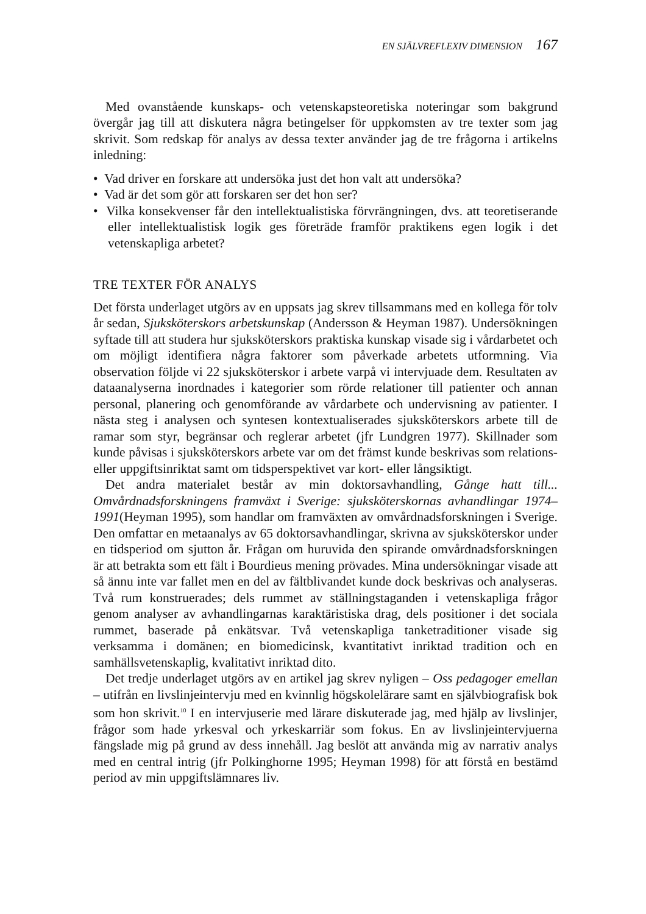EN SJÄLVREFLEXIV DIMENSION 167
Med ovanstående kunskaps- och vetenskapsteoretiska noteringar som bakgrund övergår jag till att diskutera några betingelser för uppkomsten av tre texter som jag skrivit. Som redskap för analys av dessa texter använder jag de tre frågorna i artikelns inledning:
• Vad driver en forskare att undersöka just det hon valt att undersöka?
• Vad är det som gör att forskaren ser det hon ser?
• Vilka konsekvenser får den intellektualistiska förvrängningen, dvs. att teoretiserande eller intellektualistisk logik ges företräde framför praktikens egen logik i det vetenskapliga arbetet?
TRE TEXTER FÖR ANALYS
Det första underlaget utgörs av en uppsats jag skrev tillsammans med en kollega för tolv år sedan, Sjuksköterskors arbetskunskap (Andersson & Heyman 1987). Undersökningen syftade till att studera hur sjuksköterskors praktiska kunskap visade sig i vårdarbetet och om möjligt identifiera några faktorer som påverkade arbetets utformning. Via observation följde vi 22 sjuksköterskor i arbete varpå vi intervjuade dem. Resultaten av dataanalyserna inordnades i kategorier som rörde relationer till patienter och annan personal, planering och genomförande av vårdarbete och undervisning av patienter. I nästa steg i analysen och syntesen kontextualiserades sjuksköterskors arbete till de ramar som styr, begränsar och reglerar arbetet (jfr Lundgren 1977). Skillnader som kunde påvisas i sjuksköterskors arbete var om det främst kunde beskrivas som relations- eller uppgiftsinriktat samt om tidsperspektivet var kort- eller långsiktigt.
Det andra materialet består av min doktorsavhandling, Gånge hatt till... Omvårdnadsforskningens framväxt i Sverige: sjuksköterskornas avhandlingar 1974–1991(Heyman 1995), som handlar om framväxten av omvårdnadsforskningen i Sverige. Den omfattar en metaanalys av 65 doktorsavhandlingar, skrivna av sjuksköterskor under en tidsperiod om sjutton år. Frågan om huruvida den spirande omvårdnadsforskningen är att betrakta som ett fält i Bourdieus mening prövades. Mina undersökningar visade att så ännu inte var fallet men en del av fältblivandet kunde dock beskrivas och analyseras. Två rum konstruerades; dels rummet av ställningstaganden i vetenskapliga frågor genom analyser av avhandlingarnas karaktäristiska drag, dels positioner i det sociala rummet, baserade på enkätsvar. Två vetenskapliga tanketraditioner visade sig verksamma i domänen; en biomedicinsk, kvantitativt inriktad tradition och en samhällsvetenskaplig, kvalitativt inriktad dito.
Det tredje underlaget utgörs av en artikel jag skrev nyligen – Oss pedagoger emellan – utifrån en livslinjeintervju med en kvinnlig högskolelärare samt en självbiografisk bok som hon skrivit.<sup>10</sup> I en intervjuserie med lärare diskuterade jag, med hjälp av livslinjer, frågor som hade yrkesval och yrkeskarriär som fokus. En av livslinjeintervjuerna fängslade mig på grund av dess innehåll. Jag beslöt att använda mig av narrativ analys med en central intrig (jfr Polkinghorne 1995; Heyman 1998) för att förstå en bestämd period av min uppgiftslämnares liv.